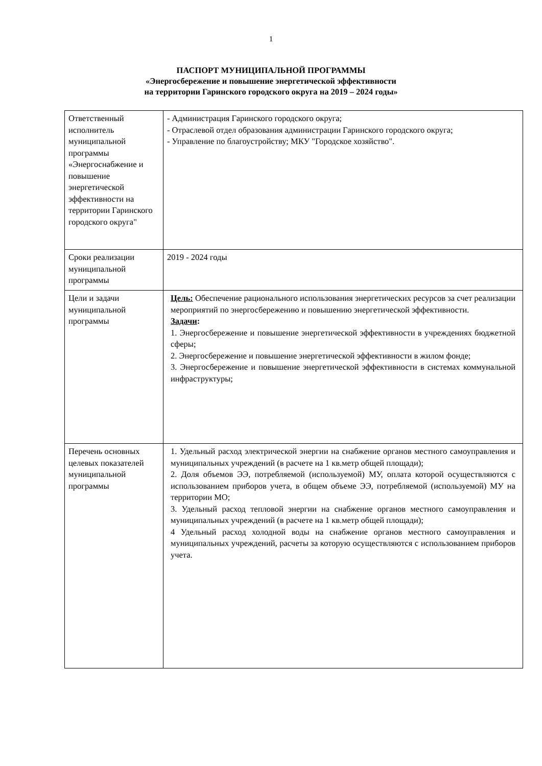1
ПАСПОРТ МУНИЦИПАЛЬНОЙ ПРОГРАММЫ
«Энергосбережение и повышение энергетической эффективности
на территории Гаринского городского округа на 2019 – 2024 годы»
| Ответственный исполнитель муниципальной программы «Энергоснабжение и повышение энергетической эффективности на территории Гаринского городского округа" | - Администрация Гаринского городского округа; - Отраслевой отдел образования администрации Гаринского городского округа; - Управление по благоустройству; МКУ "Городское хозяйство". |
| Сроки реализации муниципальной программы | 2019 - 2024 годы |
| Цели и задачи муниципальной программы | Цель: Обеспечение рационального использования энергетических ресурсов за счет реализации мероприятий по энергосбережению и повышению энергетической эффективности. Задачи : 1. Энергосбережение и повышение энергетической эффективности в учреждениях бюджетной сферы; 2. Энергосбережение и повышение энергетической эффективности в жилом фонде; 3. Энергосбережение и повышение энергетической эффективности в системах коммунальной инфраструктуры; |
| Перечень основных целевых показателей муниципальной программы | 1. Удельный расход электрической энергии на снабжение органов местного самоуправления и муниципальных учреждений (в расчете на 1 кв.метр общей площади); 2. Доля объемов ЭЭ, потребляемой (используемой) МУ, оплата которой осуществляются с использованием приборов учета, в общем объеме ЭЭ, потребляемой (используемой) МУ на территории МО; 3. Удельный расход тепловой энергии на снабжение органов местного самоуправления и муниципальных учреждений (в расчете на 1 кв.метр общей площади); 4 Удельный расход холодной воды на снабжение органов местного самоуправления и муниципальных учреждений, расчеты за которую осуществляются с использованием приборов учета. |